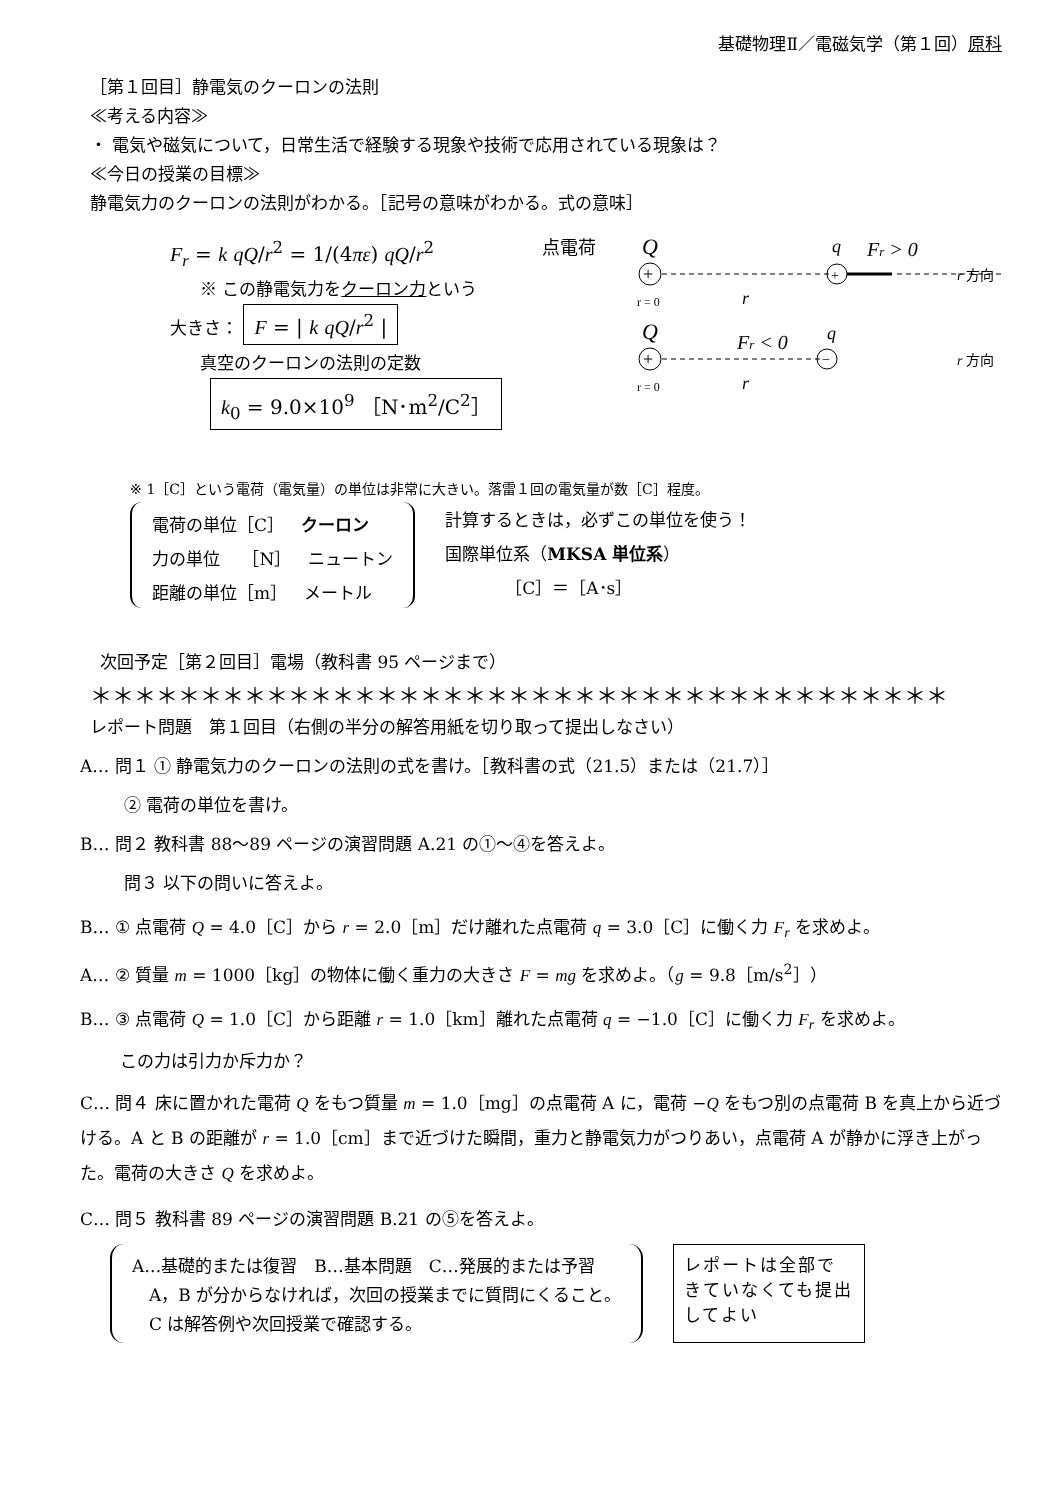基礎物理Ⅱ／電磁気学（第１回）原科
［第１回目］静電気のクーロンの法則
≪考える内容≫
・ 電気や磁気について，日常生活で経験する現象や技術で応用されている現象は？
≪今日の授業の目標≫
静電気力のクーロンの法則がわかる。［記号の意味がわかる。式の意味］
F<sub>r</sub> = k qQ/r<sup>2</sup> = 1/(4πε) qQ/r<sup>2</sup>
※ この静電気力をクーロン力という
大きさ： F = | k qQ/r<sup>2</sup> |
真空のクーロンの法則の定数
k<sub>0</sub> = 9.0×10<sup>9</sup> ［N･m<sup>2</sup>/C<sup>2</sup>］
点電荷
Q
+
+
q
Fr > 0
r 方向
r = 0
r
Q
q
Fr < 0
+
−
r 方向
r = 0
r
※ 1［C］という電荷（電気量）の単位は非常に大きい。落雷１回の電気量が数［C］程度。
電荷の単位［C］　クーロン
力の単位　 ［N］　ニュートン
距離の単位［m］　メートル
計算するときは，必ずこの単位を使う！
国際単位系（MKSA 単位系）
［C］＝［A･s］
次回予定［第２回目］電場（教科書 95 ページまで）
＊＊＊＊＊＊＊＊＊＊＊＊＊＊＊＊＊＊＊＊＊＊＊＊＊＊＊＊＊＊＊＊＊＊＊＊＊＊＊
レポート問題　第１回目（右側の半分の解答用紙を切り取って提出しなさい）
A… 問１ ① 静電気力のクーロンの法則の式を書け。［教科書の式（21.5）または（21.7）］
　　② 電荷の単位を書け。
B… 問２ 教科書 88〜89 ページの演習問題 A.21 の①〜④を答えよ。
　　問３ 以下の問いに答えよ。
B… ① 点電荷 Q = 4.0［C］から r = 2.0［m］だけ離れた点電荷 q = 3.0［C］に働く力 F<sub>r</sub> を求めよ。
A… ② 質量 m = 1000［kg］の物体に働く重力の大きさ F = mg を求めよ。（g = 9.8［m/s<sup>2</sup>］）
B… ③ 点電荷 Q = 1.0［C］から距離 r = 1.0［km］離れた点電荷 q = −1.0［C］に働く力 F<sub>r</sub> を求めよ。
この力は引力か斥力か？
C… 問４ 床に置かれた電荷 Q をもつ質量 m = 1.0［mg］の点電荷 A に，電荷 −Q をもつ別の点電荷 B を真上から近づける。A と B の距離が r = 1.0［cm］まで近づけた瞬間，重力と静電気力がつりあい，点電荷 A が静かに浮き上がった。電荷の大きさ Q を求めよ。
C… 問５ 教科書 89 ページの演習問題 B.21 の⑤を答えよ。
A…基礎的または復習　B…基本問題　C…発展的または予習
　A，B が分からなければ，次回の授業までに質問にくること。
　C は解答例や次回授業で確認する。
レポートは全部できていなくても提出してよい